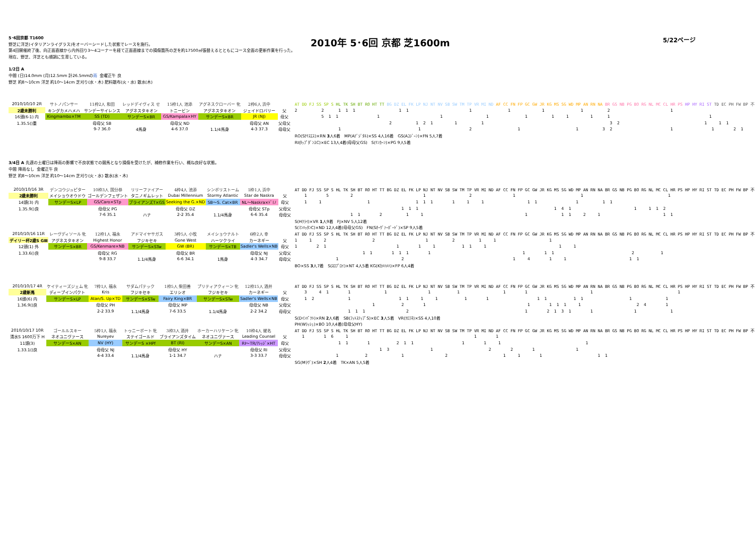5･6回京都 T1600
野芝に洋芝(イタリアンライグラス)をオーバーシードした状態でレースを施行。
第4回開催終了後、向正面直線から内外回り3～4コーナーを経て正面直線までの損傷箇所の芝を約17500㎡張替えるとともにコース全面の更新作業を行った。
現在、野芝、洋芝とも順調に生育している。
2010年 5･6回 京都 芝1600m
5/22ページ
1/2日 A
中間 (日)14.0mm (月)12.5mm 計26.5mmの雨 金曜正午 良
野芝 約8～10cm 洋芝 約10～14cm 芝刈り(水・木) 肥料散布(火・水) 散水(木)
| 2010/10/10 2R | サトノパンサー | 11枠2人 和田 | レッドデイヴィス せ | 15枠1人 池添 | アグネスクローバー 牝 | 2枠6人 浜中 | | AT DD FJ SS SP S HL TK SH BT RO HT TT BG DZ EL FK LP NJ NT NV SB SW TM TP VR MI ND AF CC FN FP GC GW JR KG MS SG WD MP AN RN NA BR GS NB PG BO RG NL MC CL HR PS HP HY RI ST TD EC PH FW BP 不 |
| 2歳未勝利 | キングカメハメハ | サンデーサイレンス | アグネスタキオン | トニービン | アグネスタキオン | ジェイドロバリー | 父 | 2 2 1 1 1 1 1 1 1 1 1 2 1 |
| 16頭(6-1) 内 | Kingmambo×TM | SS (TD) | サンデーS×BR | GS/Kampala×HY | サンデーS×BR | JR (NJ) | 母父 | 5 1 1 1 1 1 1 1 1 1 1 1 |
| 1.35.5()重 | | 母母父 SB | | 母母父 ND | | 母母父 AN | 父母父 | 2 1 2 1 1 1 3 2 1 1 1 |
| | | 9-7 36.0 | 4馬身 | 4-6 37.0 | 1.1/4馬身 | 4-3 37.3 | 母母父 | 1 1 2 1 1 3 2 1 1 2 1 |
| | | | | | | | | RO(Sｸﾘｽｴｽ)×RN 3 人6着 MP(Aﾃﾞｼﾞﾀﾙ)×SS 4人16着 GS(Aｺｼﾞｰﾝ)×FN 5人7着 |
| | | | | | | | | RI(ﾀｯﾌﾟﾀﾞﾝｽC)×EC 13人4着(母母父GS) S(ﾘﾝｶｰﾝ)×PG 9人5着 |
3/4日 A 先週の土曜日は降雨の影響で不良状態での競馬となり損傷を受けたが、補修作業を行い、概ね良好な状態。
中間 降雨なし 金曜正午 良
野芝 約8～10cm 洋芝 約10～14cm 芝刈り(火・水) 散水(水・木)
| 2010/10/16 3R | デンコウジュピター | 10枠3人 国分恭 | リリーファイアー | 4枠4人 池添 | シンボリストーム | 1枠1人 浜中 | | AT DD FJ SS SP S HL TK SH BT RO HT TT BG DZ EL FK LP NJ NT NV SB SW TM TP VR MI ND AF CC FN FP GC GW JR KG MS SG WD MP AN RN NA BR GS NB PG BO RG NL MC CL HR PS HP HY RI ST TD EC PH FW BP 不 |
| 2歳未勝利 | メイショウオウドウ | ゴールデンフェザント | タニノギムレット | Dubai Millennium | Stormy Atlantic | Star de Naskra | 父 | 1 5 2 1 2 1 1 1 |
| 14頭(3) 内 | サンデーS×LP | GS/Caro×STp | ブライアンズT×GS | Seeking the G.×ND | SB～S. Cat×BR | NL～Naskra×ﾄﾞﾐﾉ | 母父 | 1 1 1 1 1 1 1 1 1 1 1 1 1 1 |
| 1.35.9()良 | | 母母父 PG | | 母母父 DZ | | 母母父 STp | 父母父 | 1 1 1 1 4 1 1 1 1 2 |
| | | 7-6 35.1 | ハナ | 2-2 35.4 | 1.1/4馬身 | 6-6 35.4 | 母母父 | 1 1 2 1 1 1 1 1 2 1 1 1 |
| | | | | | | | | S(Hｸﾗｲ)×VR 1 人9着 FJ×NV 5人12着 |
| | | | | | | | | S(ﾏﾝﾊｯﾀﾝC)×ND 12人4着(母母父GS) FN(Sｵｰｳﾞｧｰﾎﾞｰﾄﾞ)×SP 9人5着 |
| 2010/10/16 11R | レーヴディソール 牝 | 12枠1人 福永 | アドマイヤサガス | 3枠5人 小牧 | メイショウナルト | 6枠2人 幸 | | AT DD FJ SS SP S HL TK SH BT RO HT TT BG DZ EL FK LP NJ NT NV SB SW TM TP VR MI ND AF CC FN FP GC GW JR KG MS SG WD MP AN RN NA BR GS NB PG BO RG NL MC CL HR PS HP HY RI ST TD EC PH FW BP 不 |
| デイリー杯2歳S GⅢ | アグネスタキオン | Highest Honor | フジキセキ | Gone West | ハーツクライ | カーネギー | 父 | 1 1 2 2 1 2 1 1 1 |
| 12頭(1) 外 | サンデーS×BR | GS/Kenmare×NB | サンデーS×STw | GW (BR) | サンデーS×TB | Sadler's Wells×NB | 母父 | 1 2 1 1 1 1 1 1 1 1 1 |
| 1.33.6()良 | | 母母父 RG | | 母母父 BR | | 母母父 NJ | 父母父 | 1 1 1 1 1 1 1 1 1 2 1 |
| | | 9-8 33.7 | 1.1/4馬身 | 6-6 34.1 | 1馬身 | 4-3 34.7 | 母母父 | 1 2 1 4 1 1 1 1 |
| | | | | | | | | BO×SS 3 人7着 S(ｽﾛﾌﾟﾛｲ)×NT 4人5着 KG(Kｶﾒﾊﾒﾊ)×FP 6人4着 |
| 2010/10/17 4R | ケイティーズジェム 牝 | 7枠1人 福永 | サダムパテック | 1枠5人 柴田善 | プリティアクィーン 牝 | 12枠15人 酒井 | | AT DD FJ SS SP S HL TK SH BT RO HT TT BG DZ EL FK LP NJ NT NV SB SW TM TP VR MI ND AF CC FN FP GC GW JR KG MS SG WD MP AN RN NA BR GS NB PG BO RG NL MC CL HR PS HP HY RI ST TD EC PH FW BP 不 |
| 2歳新馬 | ディープインパクト | Kris | フジキセキ | エリシオ | フジキセキ | カーネギー | 父 | 3 4 1 1 1 1 1 1 1 1 1 |
| 16頭(6) 内 | サンデーS×LP | Atan/S. Up×TD | サンデーS×STw | Fairy King×BR | サンデーS×STw | Sadler's Wells×NB | 母父 | 1 2 1 1 1 1 1 1 1 1 1 1 1 1 1 |
| 1.36.9()良 | | 母母父 PH | | 母母父 MP | | 母母父 NB | 父母父 | 1 2 1 1 1 1 1 1 2 4 1 |
| | | 2-2 33.9 | 1.1/4馬身 | 7-6 33.5 | 1.1/4馬身 | 2-2 34.2 | 母母父 | 1 1 1 2 1 2 1 3 1 1 1 1 |
| | | | | | | | | S(Dｲﾝﾊﾟｸﾄ)×RN 2 人6着 SB(ﾌｯﾄｽﾃｯﾌﾟS)×EC 3 人5着 VR(ｸﾛﾌﾈ)×SS 4人10着 |
| | | | | | | | | PH(Wﾗｯｼｭ)×BO 10人4着(母母父HY) |
| 2010/10/17 10R | ゴールルスキー | 5枠1人 福永 | トゥニーポート 牝 | 3枠3人 酒井 | ホーカーハリケーン 牝 | 10枠4人 蛯名 | | AT DD FJ SS SP S HL TK SH BT RO HT TT BG DZ EL FK LP NJ NT NV SB SW TM TP VR MI ND AF CC FN FP GC GW JR KG MS SG WD MP AN RN NA BR GS NB PG BO RG NL MC CL HR PS HP HY RI ST TD EC PH FW BP 不 |
| 清水S 1600万下 H | ネオユニヴァース | Nureyev | ステイゴールド | ブライアンズタイム | ネオユニヴァース | Leading Counsel | 父 | 1 1 6 1 1 1 |
| 11頭(3) | サンデーS×AN | NV (HY) | サンデーS ×HPf | BT (RI) | サンデーS×AN | RI～TR/ｱﾚｯｼﾞ×HT | 母父 | 1 1 1 2 1 1 1 1 1 1 |
| 1.33.1()良 | | 母母父 NJ | | 母母父 HY | | 母母父 RI | 父母父 | 1 3 1 2 2 1 1 |
| | | 4-4 33.4 | 1.1/4馬身 | 1-1 34.7 | ハナ | 3-3 33.7 | 母母父 | 1 2 1 2 1 1 1 1 1 |
| | | | | | | | | SG(Mﾗｳﾞ)×SH 2 人4着 TK×AN 5人5着 |